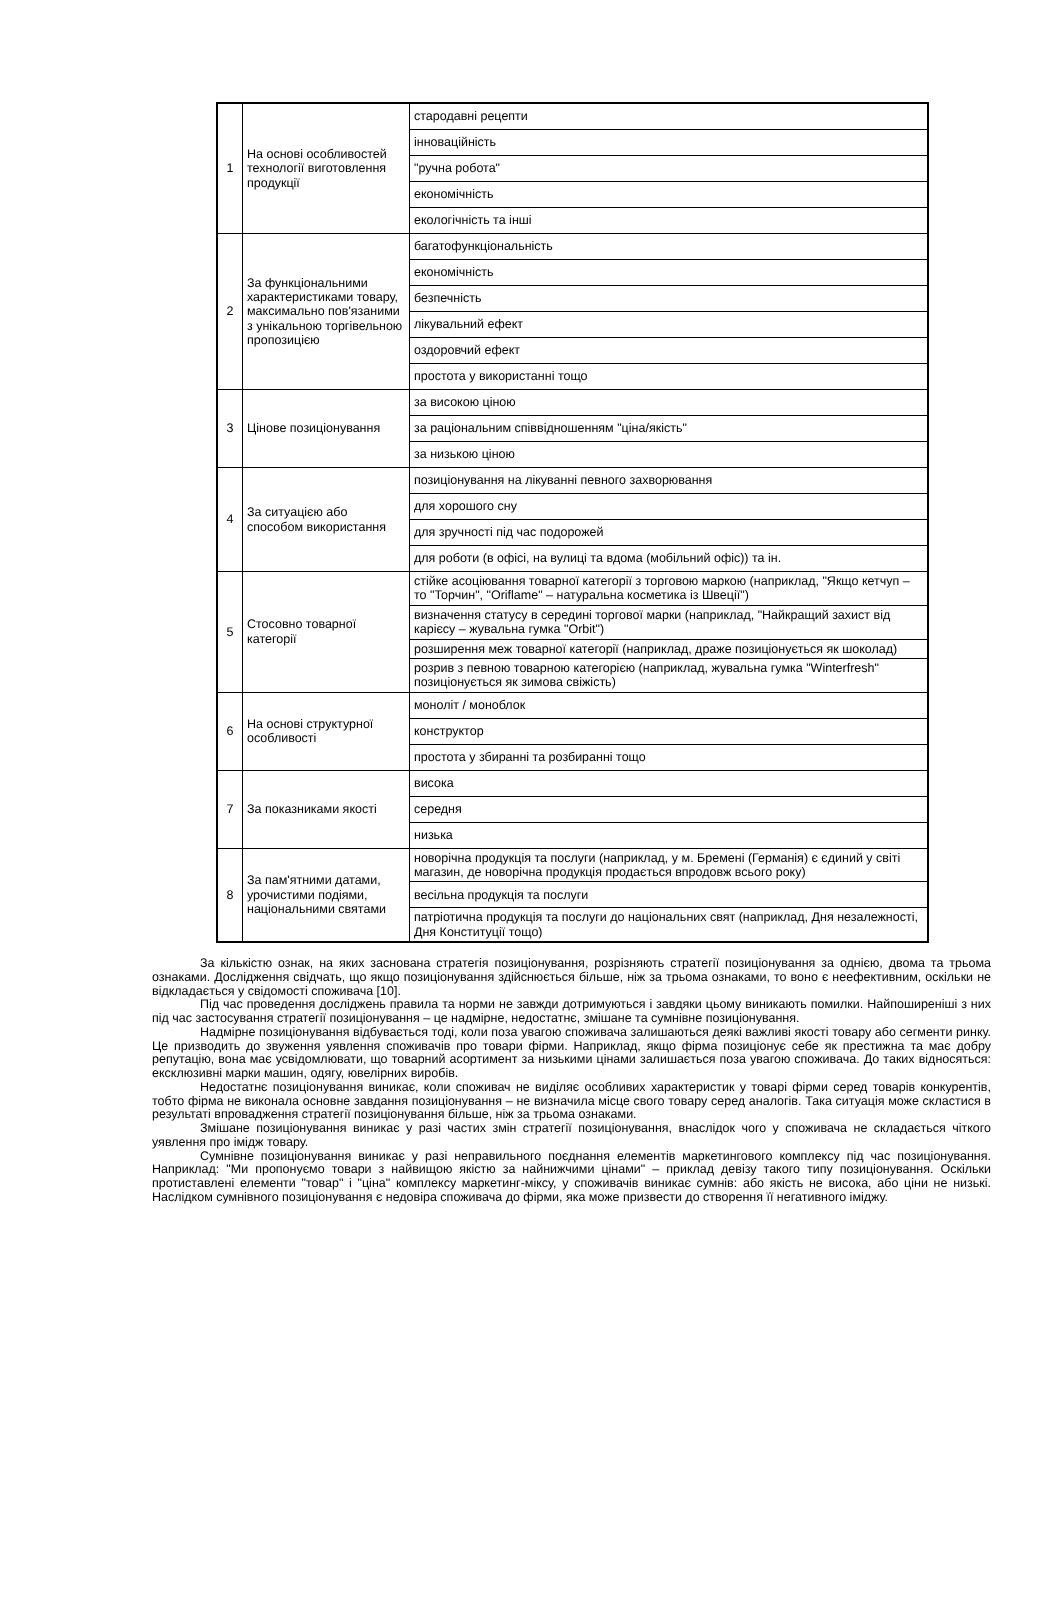| 1 | На основі особливостей технології виготовлення продукції | стародавні рецепти |
| | | інноваційність |
| | | "ручна робота" |
| | | економічність |
| | | екологічність та інші |
| 2 | За функціональними характеристиками товару, максимально пов'язаними з унікальною торгівельною пропозицією | багатофункціональність |
| | | економічність |
| | | безпечність |
| | | лікувальний ефект |
| | | оздоровчий ефект |
| | | простота у використанні тощо |
| 3 | Цінове позиціонування | за високою ціною |
| | | за раціональним співвідношенням "ціна/якість" |
| | | за низькою ціною |
| 4 | За ситуацією або способом використання | позиціонування на лікуванні певного захворювання |
| | | для хорошого сну |
| | | для зручності під час подорожей |
| | | для роботи (в офісі, на вулиці та вдома (мобільний офіс)) та ін. |
| 5 | Стосовно товарної категорії | стійке асоціювання товарної категорії з торговою маркою (наприклад, "Якщо кетчуп – то "Торчин", "Oriflame" – натуральна косметика із Швеції") |
| | | визначення статусу в середині торгової марки (наприклад, "Найкращий захист від карієсу – жувальна гумка "Orbit") |
| | | розширення меж товарної категорії (наприклад, драже позиціонується як шоколад) |
| | | розрив з певною товарною категорією (наприклад, жувальна гумка "Winterfresh" позиціонується як зимова свіжість) |
| 6 | На основі структурної особливості | моноліт / моноблок |
| | | конструктор |
| | | простота у збиранні та розбиранні тощо |
| 7 | За показниками якості | висока |
| | | середня |
| | | низька |
| 8 | За пам'ятними датами, урочистими подіями, національними святами | новорічна продукція та послуги (наприклад, у м. Бремені (Германія) є єдиний у світі магазин, де новорічна продукція продається впродовж всього року) |
| | | весільна продукція та послуги |
| | | патріотична продукція та послуги до національних свят (наприклад, Дня незалежності, Дня Конституції тощо) |
За кількістю ознак, на яких заснована стратегія позиціонування, розрізняють стратегії позиціонування за однією, двома та трьома ознаками. Дослідження свідчать, що якщо позиціонування здійснюється більше, ніж за трьома ознаками, то воно є неефективним, оскільки не відкладається у свідомості споживача [10].
Під час проведення досліджень правила та норми не завжди дотримуються і завдяки цьому виникають помилки. Найпоширеніші з них під час застосування стратегії позиціонування – це надмірне, недостатнє, змішане та сумнівне позиціонування.
Надмірне позиціонування відбувається тоді, коли поза увагою споживача залишаються деякі важливі якості товару або сегменти ринку. Це призводить до звуження уявлення споживачів про товари фірми. Наприклад, якщо фірма позиціонує себе як престижна та має добру репутацію, вона має усвідомлювати, що товарний асортимент за низькими цінами залишається поза увагою споживача. До таких відносяться: ексклюзивні марки машин, одягу, ювелірних виробів.
Недостатнє позиціонування виникає, коли споживач не виділяє особливих характеристик у товарі фірми серед товарів конкурентів, тобто фірма не виконала основне завдання позиціонування – не визначила місце свого товару серед аналогів. Така ситуація може скластися в результаті впровадження стратегії позиціонування більше, ніж за трьома ознаками.
Змішане позиціонування виникає у разі частих змін стратегії позиціонування, внаслідок чого у споживача не складається чіткого уявлення про імідж товару.
Сумнівне позиціонування виникає у разі неправильного поєднання елементів маркетингового комплексу під час позиціонування. Наприклад: "Ми пропонуємо товари з найвищою якістю за найнижчими цінами" – приклад девізу такого типу позиціонування. Оскільки протиставлені елементи "товар" і "ціна" комплексу маркетинг-міксу, у споживачів виникає сумнів: або якість не висока, або ціни не низькі. Наслідком сумнівного позиціонування є недовіра споживача до фірми, яка може призвести до створення її негативного іміджу.